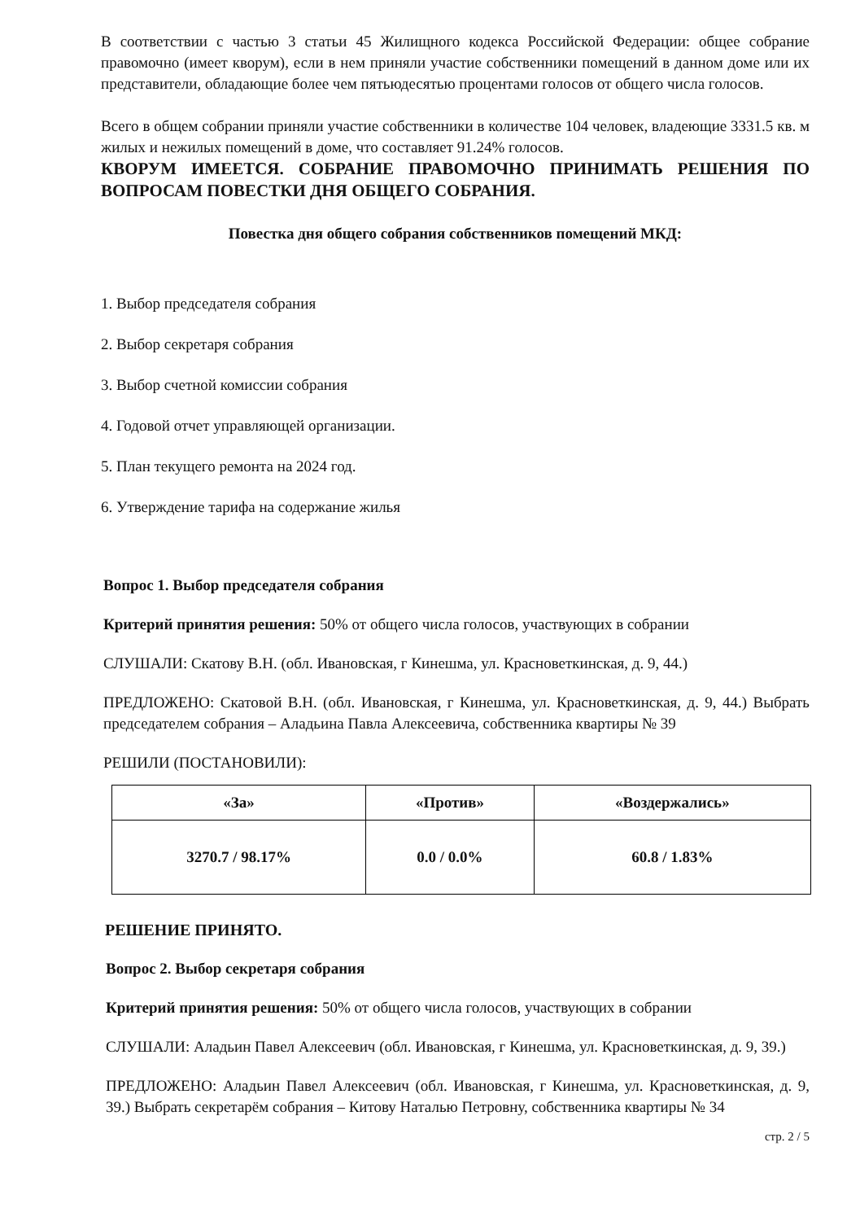В соответствии с частью 3 статьи 45 Жилищного кодекса Российской Федерации: общее собрание правомочно (имеет кворум), если в нем приняли участие собственники помещений в данном доме или их представители, обладающие более чем пятьюдесятью процентами голосов от общего числа голосов.
Всего в общем собрании приняли участие собственники в количестве 104 человек, владеющие 3331.5 кв. м жилых и нежилых помещений в доме, что составляет 91.24% голосов.
КВОРУМ ИМЕЕТСЯ. СОБРАНИЕ ПРАВОМОЧНО ПРИНИМАТЬ РЕШЕНИЯ ПО ВОПРОСАМ ПОВЕСТКИ ДНЯ ОБЩЕГО СОБРАНИЯ.
Повестка дня общего собрания собственников помещений МКД:
1. Выбор председателя собрания
2. Выбор секретаря собрания
3. Выбор счетной комиссии собрания
4. Годовой отчет управляющей организации.
5. План текущего ремонта на 2024 год.
6. Утверждение тарифа на содержание жилья
Вопрос 1. Выбор председателя собрания
Критерий принятия решения: 50% от общего числа голосов, участвующих в собрании
СЛУШАЛИ: Скатову В.Н. (обл. Ивановская, г Кинешма, ул. Красноветкинская, д. 9, 44.)
ПРЕДЛОЖЕНО: Скатовой В.Н. (обл. Ивановская, г Кинешма, ул. Красноветкинская, д. 9, 44.) Выбрать председателем собрания – Аладьина Павла Алексеевича, собственника квартиры № 39
РЕШИЛИ (ПОСТАНОВИЛИ):
| «За» | «Против» | «Воздержались» |
| --- | --- | --- |
| 3270.7 / 98.17% | 0.0 / 0.0% | 60.8 / 1.83% |
РЕШЕНИЕ ПРИНЯТО.
Вопрос 2. Выбор секретаря собрания
Критерий принятия решения: 50% от общего числа голосов, участвующих в собрании
СЛУШАЛИ: Аладьин Павел Алексеевич (обл. Ивановская, г Кинешма, ул. Красноветкинская, д. 9, 39.)
ПРЕДЛОЖЕНО: Аладьин Павел Алексеевич (обл. Ивановская, г Кинешма, ул. Красноветкинская, д. 9, 39.) Выбрать секретарём собрания – Китову Наталью Петровну, собственника квартиры № 34
стр. 2 / 5